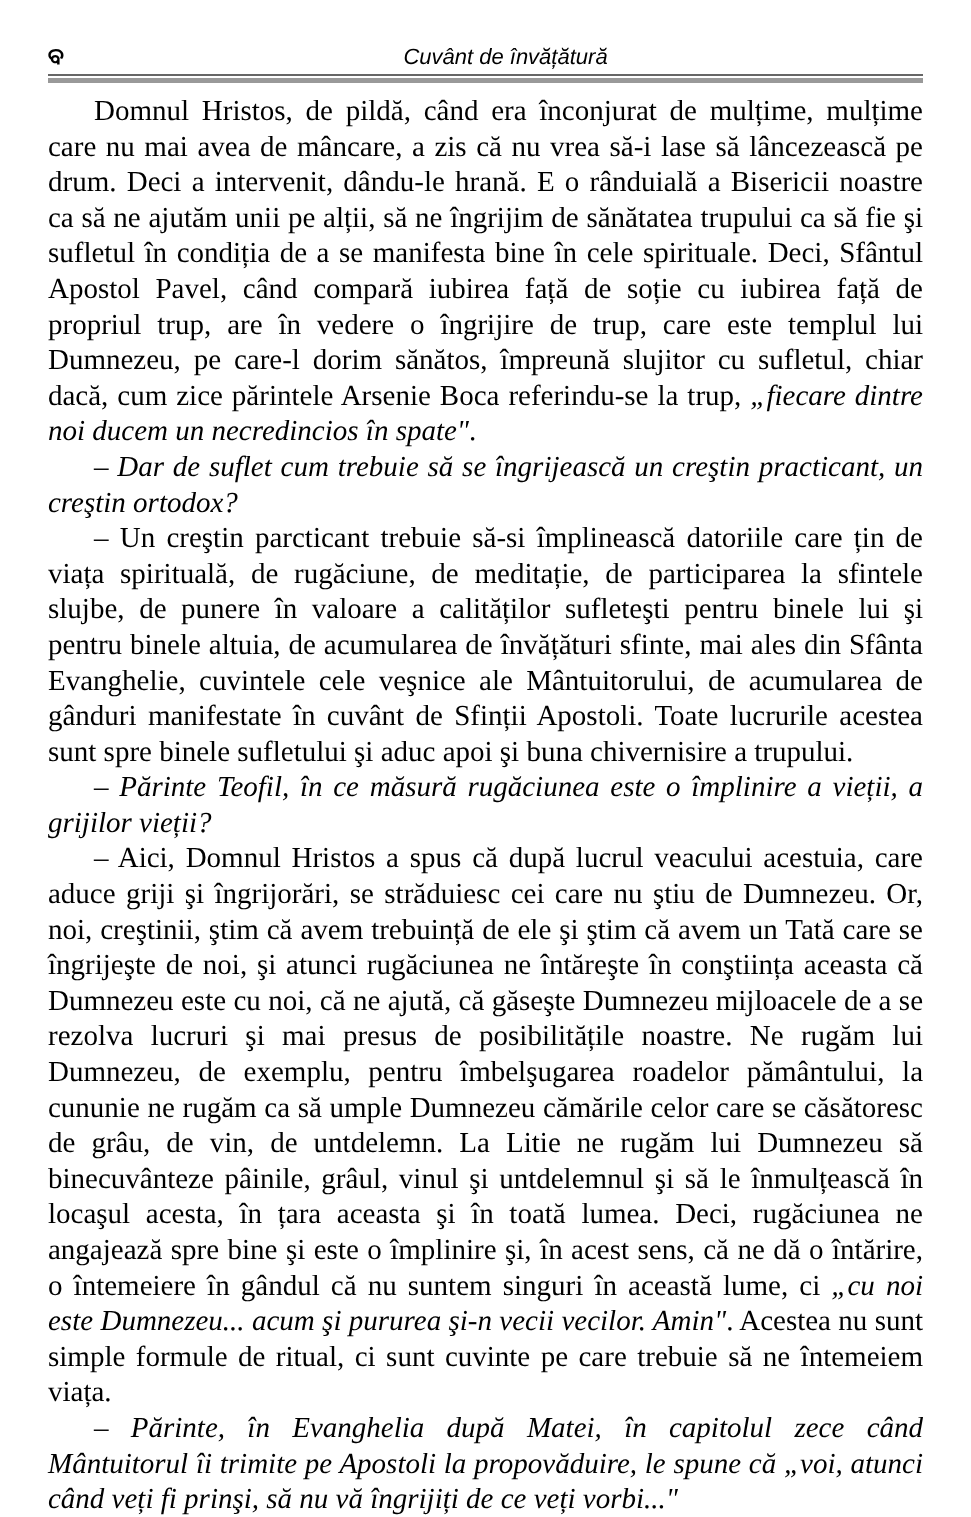ବ Cuvânt de învățătură
Domnul Hristos, de pildă, când era înconjurat de mulțime, mulțime care nu mai avea de mâncare, a zis că nu vrea să-i lase să lâncezească pe drum. Deci a intervenit, dându-le hrană. E o rânduială a Bisericii noastre ca să ne ajutăm unii pe alții, să ne îngrijim de sănătatea trupului ca să fie şi sufletul în condiția de a se manifesta bine în cele spirituale. Deci, Sfântul Apostol Pavel, când compară iubirea față de soție cu iubirea față de propriul trup, are în vedere o îngrijire de trup, care este templul lui Dumnezeu, pe care-l dorim sănătos, împreună slujitor cu sufletul, chiar dacă, cum zice părintele Arsenie Boca referindu-se la trup, „fiecare dintre noi ducem un necredincios în spate".
– Dar de suflet cum trebuie să se îngrijească un creştin practicant, un creştin ortodox?
– Un creştin parcticant trebuie să-si împlinească datoriile care țin de viața spirituală, de rugăciune, de meditație, de participarea la sfintele slujbe, de punere în valoare a calităților sufleteşti pentru binele lui şi pentru binele altuia, de acumularea de învățături sfinte, mai ales din Sfânta Evanghelie, cuvintele cele veşnice ale Mântuitorului, de acumularea de gânduri manifestate în cuvânt de Sfinții Apostoli. Toate lucrurile acestea sunt spre binele sufletului şi aduc apoi şi buna chivernisire a trupului.
– Părinte Teofil, în ce măsură rugăciunea este o împlinire a vieții, a grijilor vieții?
– Aici, Domnul Hristos a spus că după lucrul veacului acestuia, care aduce griji şi îngrijorări, se străduiesc cei care nu ştiu de Dumnezeu. Or, noi, creştinii, ştim că avem trebuință de ele şi ştim că avem un Tată care se îngrijeşte de noi, şi atunci rugăciunea ne întăreşte în conştiința aceasta că Dumnezeu este cu noi, că ne ajută, că găseşte Dumnezeu mijloacele de a se rezolva lucruri şi mai presus de posibilitățile noastre. Ne rugăm lui Dumnezeu, de exemplu, pentru îmbelşugarea roadelor pământului, la cununie ne rugăm ca să umple Dumnezeu cămările celor care se căsătoresc de grâu, de vin, de untdelemn. La Litie ne rugăm lui Dumnezeu să binecuvânteze pâinile, grâul, vinul şi untdelemnul şi să le înmulțească în locaşul acesta, în țara aceasta şi în toată lumea. Deci, rugăciunea ne angajează spre bine şi este o împlinire şi, în acest sens, că ne dă o întărire, o întemeiere în gândul că nu suntem singuri în această lume, ci „cu noi este Dumnezeu... acum şi pururea şi-n vecii vecilor. Amin". Acestea nu sunt simple formule de ritual, ci sunt cuvinte pe care trebuie să ne întemeiem viața.
– Părinte, în Evanghelia după Matei, în capitolul zece când Mântuitorul îi trimite pe Apostoli la propovăduire, le spune că „voi, atunci când veți fi prinşi, să nu vă îngrijiți de ce veți vorbi..."